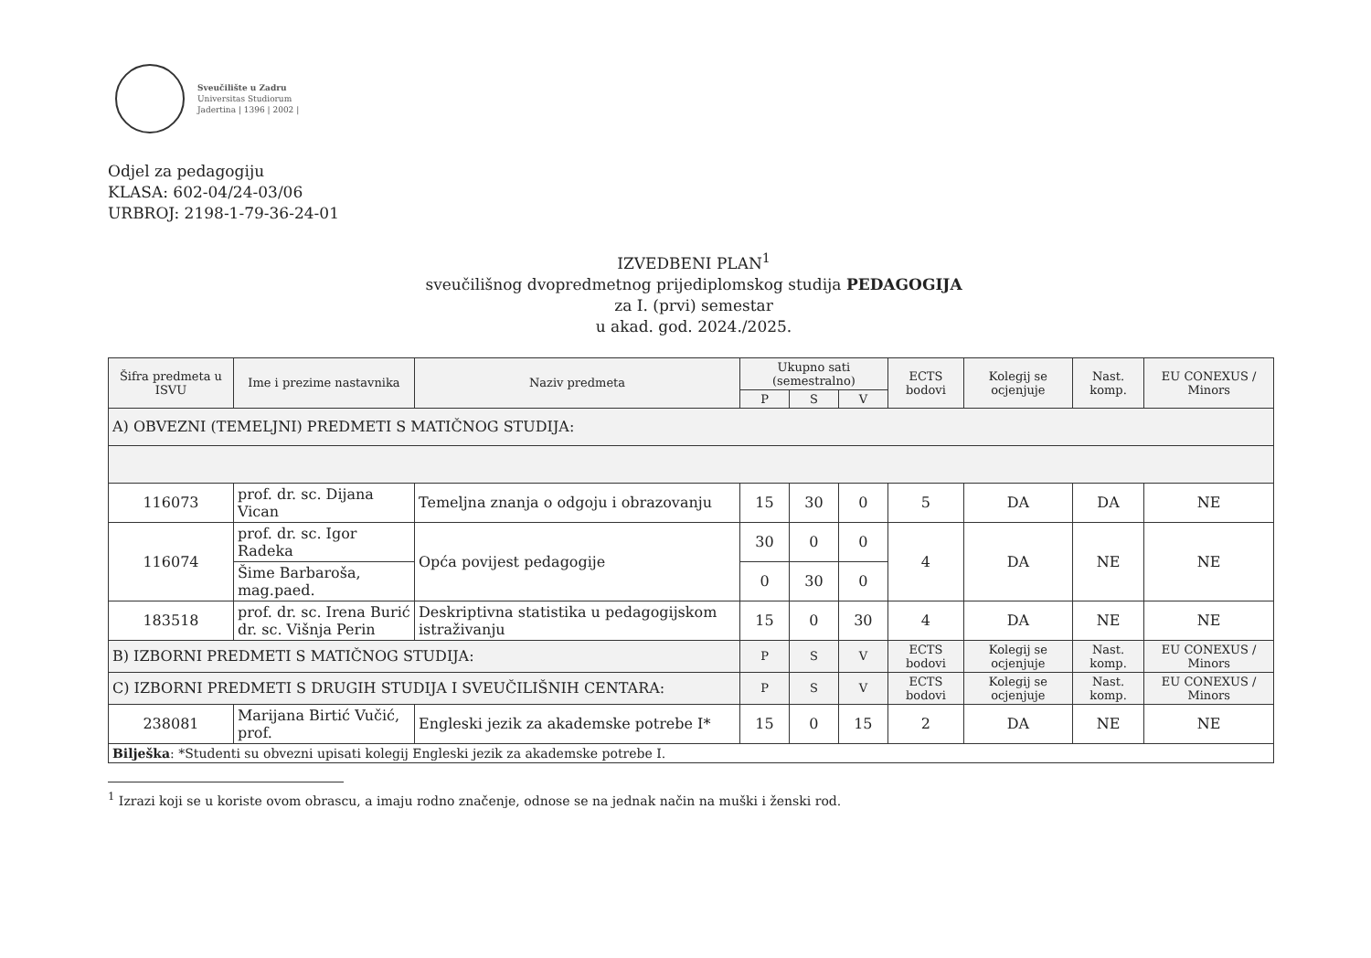Sveučilište u Zadru
Universitas Studiorum
Jadertina | 1396 | 2002 |
Odjel za pedagogiju
KLASA: 602-04/24-03/06
URBROJ: 2198-1-79-36-24-01
IZVEDBENI PLAN<sup>1</sup>
sveučilišnog dvopredmetnog prijediplomskog studija PEDAGOGIJA
za I. (prvi) semestar
u akad. god. 2024./2025.
| Šifra predmeta u ISVU | Ime i prezime nastavnika | Naziv predmeta | Ukupno sati (semestralno) | | | ECTS bodovi | Kolegij se ocjenjuje | Nast. komp. | EU CONEXUS / Minors |
| --- | --- | --- | --- | --- | --- | --- | --- | --- | --- |
| | | | P | S | V | | | | |
| A) OBVEZNI (TEMELJNI) PREDMETI S MATIČNOG STUDIJA: | | | | | | | | | |
| 116073 | prof. dr. sc. Dijana Vican | Temeljna znanja o odgoju i obrazovanju | 15 | 30 | 0 | 5 | DA | DA | NE |
| 116074 | prof. dr. sc. Igor Radeka | Opća povijest pedagogije | 30 | 0 | 0 | 4 | DA | NE | NE |
| | Šime Barbaroša, mag.paed. | | 0 | 30 | 0 | | | | |
| 183518 | prof. dr. sc. Irena Burić dr. sc. Višnja Perin | Deskriptivna statistika u pedagogijskom istraživanju | 15 | 0 | 30 | 4 | DA | NE | NE |
| B) IZBORNI PREDMETI S MATIČNOG STUDIJA: | | | P | S | V | ECTS bodovi | Kolegij se ocjenjuje | Nast. komp. | EU CONEXUS / Minors |
| C) IZBORNI PREDMETI S DRUGIH STUDIJA I SVEUČILIŠNIH CENTARA: | | | P | S | V | ECTS bodovi | Kolegij se ocjenjuje | Nast. komp. | EU CONEXUS / Minors |
| 238081 | Marijana Birtić Vučić, prof. | Engleski jezik za akademske potrebe I* | 15 | 0 | 15 | 2 | DA | NE | NE |
| Bilješka : *Studenti su obvezni upisati kolegij Engleski jezik za akademske potrebe I. | | | | | | | | | |
<sup>1</sup> Izrazi koji se u koriste ovom obrascu, a imaju rodno značenje, odnose se na jednak način na muški i ženski rod.